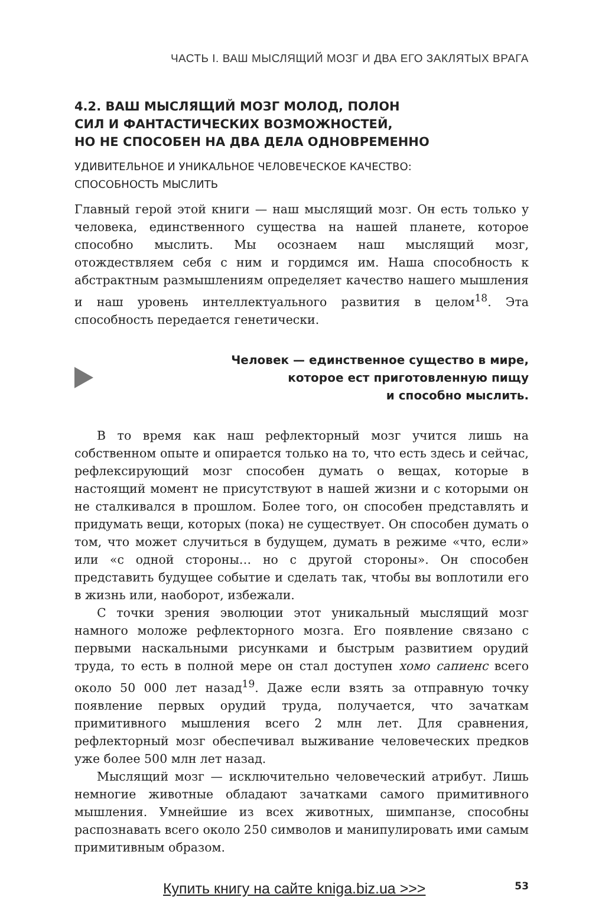ЧАСТЬ I. ВАШ МЫСЛЯЩИЙ МОЗГ И ДВА ЕГО ЗАКЛЯТЫХ ВРАГА
4.2. ВАШ МЫСЛЯЩИЙ МОЗГ МОЛОД, ПОЛОН
СИЛ И ФАНТАСТИЧЕСКИХ ВОЗМОЖНОСТЕЙ,
НО НЕ СПОСОБЕН НА ДВА ДЕЛА ОДНОВРЕМЕННО
УДИВИТЕЛЬНОЕ И УНИКАЛЬНОЕ ЧЕЛОВЕЧЕСКОЕ КАЧЕСТВО:
СПОСОБНОСТЬ МЫСЛИТЬ
Главный герой этой книги — наш мыслящий мозг. Он есть только у человека, единственного существа на нашей планете, которое способно мыслить. Мы осознаем наш мыслящий мозг, отождествляем себя с ним и гордимся им. Наша способность к абстрактным размышлениям определяет качество нашего мышления и наш уровень интеллектуального развития в целом<sup>18</sup>. Эта способность передается генетически.
Человек — единственное существо в мире,
которое ест приготовленную пищу
и способно мыслить.
В то время как наш рефлекторный мозг учится лишь на собственном опыте и опирается только на то, что есть здесь и сейчас, рефлексирующий мозг способен думать о вещах, которые в настоящий момент не присутствуют в нашей жизни и с которыми он не сталкивался в прошлом. Более того, он способен представлять и придумать вещи, которых (пока) не существует. Он способен думать о том, что может случиться в будущем, думать в режиме «что, если» или «с одной стороны… но с другой стороны». Он способен представить будущее событие и сделать так, чтобы вы воплотили его в жизнь или, наоборот, избежали.
С точки зрения эволюции этот уникальный мыслящий мозг намного моложе рефлекторного мозга. Его появление связано с первыми наскальными рисунками и быстрым развитием орудий труда, то есть в полной мере он стал доступен хомо сапиенс всего около 50 000 лет назад<sup>19</sup>. Даже если взять за отправную точку появление первых орудий труда, получается, что зачаткам примитивного мышления всего 2 млн лет. Для сравнения, рефлекторный мозг обеспечивал выживание человеческих предков уже более 500 млн лет назад.
Мыслящий мозг — исключительно человеческий атрибут. Лишь немногие животные обладают зачатками самого примитивного мышления. Умнейшие из всех животных, шимпанзе, способны распознавать всего около 250 символов и манипулировать ими самым примитивным образом.
Купить книгу на сайте kniga.biz.ua >>> 53